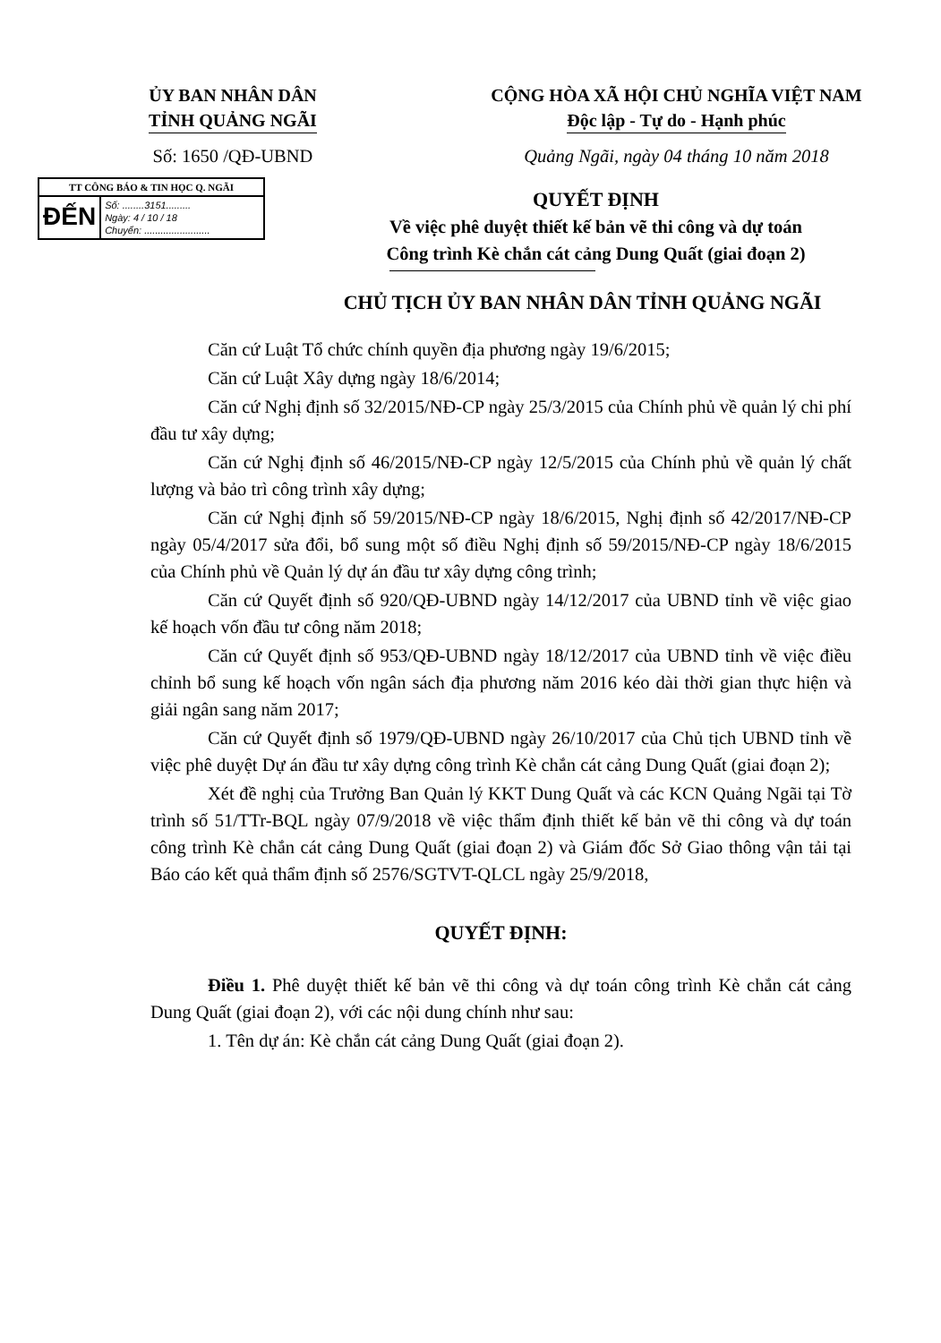ỦY BAN NHÂN DÂN
TỈNH QUẢNG NGÃI
CỘNG HÒA XÃ HỘI CHỦ NGHĨA VIỆT NAM
Độc lập - Tự do - Hạnh phúc
Số: 1650 /QĐ-UBND Quảng Ngãi, ngày 04 tháng 10 năm 2018
TT CÔNG BÁO & TIN HỌC Q. NGÃI
ĐẾN
Số: ........3151.........
Ngày: 4 / 10 / 18
Chuyển: ........................
QUYẾT ĐỊNH
Về việc phê duyệt thiết kế bản vẽ thi công và dự toán
Công trình Kè chắn cát cảng Dung Quất (giai đoạn 2)
CHỦ TỊCH ỦY BAN NHÂN DÂN TỈNH QUẢNG NGÃI
Căn cứ Luật Tổ chức chính quyền địa phương ngày 19/6/2015;
Căn cứ Luật Xây dựng ngày 18/6/2014;
Căn cứ Nghị định số 32/2015/NĐ-CP ngày 25/3/2015 của Chính phủ về quản lý chi phí đầu tư xây dựng;
Căn cứ Nghị định số 46/2015/NĐ-CP ngày 12/5/2015 của Chính phủ về quản lý chất lượng và bảo trì công trình xây dựng;
Căn cứ Nghị định số 59/2015/NĐ-CP ngày 18/6/2015, Nghị định số 42/2017/NĐ-CP ngày 05/4/2017 sửa đổi, bổ sung một số điều Nghị định số 59/2015/NĐ-CP ngày 18/6/2015 của Chính phủ về Quản lý dự án đầu tư xây dựng công trình;
Căn cứ Quyết định số 920/QĐ-UBND ngày 14/12/2017 của UBND tỉnh về việc giao kế hoạch vốn đầu tư công năm 2018;
Căn cứ Quyết định số 953/QĐ-UBND ngày 18/12/2017 của UBND tỉnh về việc điều chỉnh bổ sung kế hoạch vốn ngân sách địa phương năm 2016 kéo dài thời gian thực hiện và giải ngân sang năm 2017;
Căn cứ Quyết định số 1979/QĐ-UBND ngày 26/10/2017 của Chủ tịch UBND tỉnh về việc phê duyệt Dự án đầu tư xây dựng công trình Kè chắn cát cảng Dung Quất (giai đoạn 2);
Xét đề nghị của Trưởng Ban Quản lý KKT Dung Quất và các KCN Quảng Ngãi tại Tờ trình số 51/TTr-BQL ngày 07/9/2018 về việc thẩm định thiết kế bản vẽ thi công và dự toán công trình Kè chắn cát cảng Dung Quất (giai đoạn 2) và Giám đốc Sở Giao thông vận tải tại Báo cáo kết quả thẩm định số 2576/SGTVT-QLCL ngày 25/9/2018,
QUYẾT ĐỊNH:
Điều 1. Phê duyệt thiết kế bản vẽ thi công và dự toán công trình Kè chắn cát cảng Dung Quất (giai đoạn 2), với các nội dung chính như sau:
1. Tên dự án: Kè chắn cát cảng Dung Quất (giai đoạn 2).